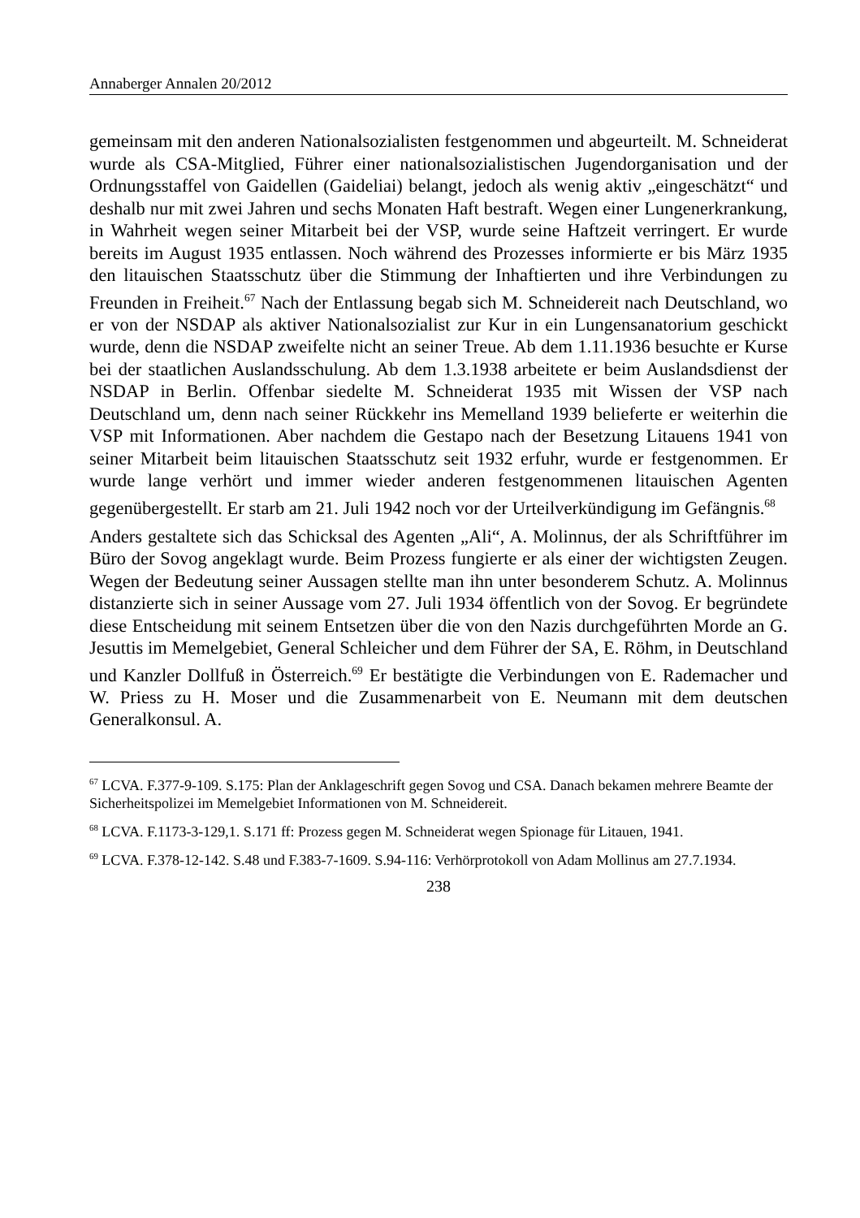Annaberger Annalen 20/2012
gemeinsam mit den anderen Nationalsozialisten festgenommen und abgeurteilt. M. Schneiderat wurde als CSA-Mitglied, Führer einer nationalsozialistischen Jugendorganisation und der Ordnungsstaffel von Gaidellen (Gaideliai) belangt, jedoch als wenig aktiv „eingeschätzt“ und deshalb nur mit zwei Jahren und sechs Monaten Haft bestraft. Wegen einer Lungenerkrankung, in Wahrheit wegen seiner Mitarbeit bei der VSP, wurde seine Haftzeit verringert. Er wurde bereits im August 1935 entlassen. Noch während des Prozesses informierte er bis März 1935 den litauischen Staatsschutz über die Stimmung der Inhaftierten und ihre Verbindungen zu Freunden in Freiheit.<sup>67</sup> Nach der Entlassung begab sich M. Schneidereit nach Deutschland, wo er von der NSDAP als aktiver Nationalsozialist zur Kur in ein Lungensanatorium geschickt wurde, denn die NSDAP zweifelte nicht an seiner Treue. Ab dem 1.11.1936 besuchte er Kurse bei der staatlichen Auslandsschulung. Ab dem 1.3.1938 arbeitete er beim Auslandsdienst der NSDAP in Berlin. Offenbar siedelte M. Schneiderat 1935 mit Wissen der VSP nach Deutschland um, denn nach seiner Rückkehr ins Memelland 1939 belieferte er weiterhin die VSP mit Informationen. Aber nachdem die Gestapo nach der Besetzung Litauens 1941 von seiner Mitarbeit beim litauischen Staatsschutz seit 1932 erfuhr, wurde er festgenommen. Er wurde lange verhört und immer wieder anderen festgenommenen litauischen Agenten gegenübergestellt. Er starb am 21. Juli 1942 noch vor der Urteilverkündigung im Gefängnis.<sup>68</sup>
Anders gestaltete sich das Schicksal des Agenten „Ali“, A. Molinnus, der als Schriftführer im Büro der Sovog angeklagt wurde. Beim Prozess fungierte er als einer der wichtigsten Zeugen. Wegen der Bedeutung seiner Aussagen stellte man ihn unter besonderem Schutz. A. Molinnus distanzierte sich in seiner Aussage vom 27. Juli 1934 öffentlich von der Sovog. Er begründete diese Entscheidung mit seinem Entsetzen über die von den Nazis durchgeführten Morde an G. Jesuttis im Memelgebiet, General Schleicher und dem Führer der SA, E. Röhm, in Deutschland und Kanzler Dollfuß in Österreich.<sup>69</sup> Er bestätigte die Verbindungen von E. Rademacher und W. Priess zu H. Moser und die Zusammenarbeit von E. Neumann mit dem deutschen Generalkonsul. A.
<sup>67</sup> LCVA. F.377-9-109. S.175: Plan der Anklageschrift gegen Sovog und CSA. Danach bekamen mehrere Beamte der Sicherheitspolizei im Memelgebiet Informationen von M. Schneidereit.
<sup>68</sup> LCVA. F.1173-3-129,1. S.171 ff: Prozess gegen M. Schneiderat wegen Spionage für Litauen, 1941.
<sup>69</sup> LCVA. F.378-12-142. S.48 und F.383-7-1609. S.94-116: Verhörprotokoll von Adam Mollinus am 27.7.1934.
238